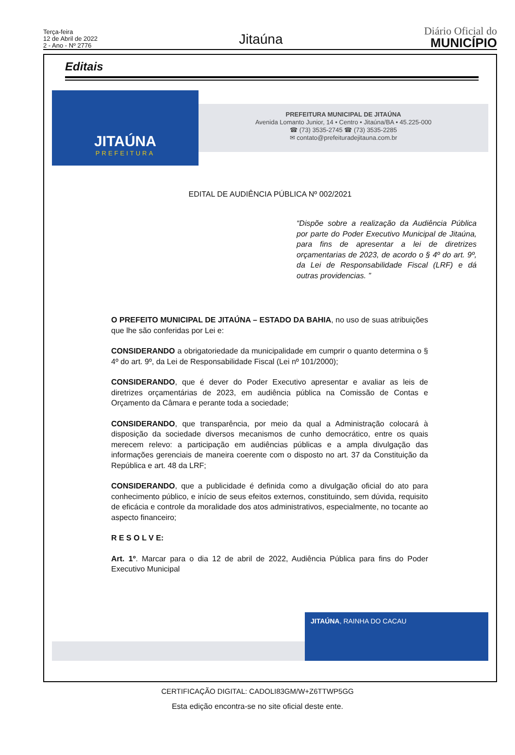Terça-feira
12 de Abril de 2022
2 - Ano - Nº 2776
Jitaúna
Diário Oficial do
MUNICÍPIO
Editais
JITAÚNA
PREFEITURA
PREFEITURA MUNICIPAL DE JITAÚNA
Avenida Lomanto Junior, 14 • Centro • Jitaúna/BA • 45.225-000
☎ (73) 3535-2745 ☎ (73) 3535-2285
✉ contato@prefeituradejitauna.com.br
EDITAL DE AUDIÊNCIA PÚBLICA Nº 002/2021
“Dispõe sobre a realização da Audiência Pública por parte do Poder Executivo Municipal de Jitaúna, para fins de apresentar a lei de diretrizes orçamentarias de 2023, de acordo o § 4º do art. 9º, da Lei de Responsabilidade Fiscal (LRF) e dá outras providencias. ”
O PREFEITO MUNICIPAL DE JITAÚNA – ESTADO DA BAHIA, no uso de suas atribuições que lhe são conferidas por Lei e:
CONSIDERANDO a obrigatoriedade da municipalidade em cumprir o quanto determina o § 4º do art. 9º, da Lei de Responsabilidade Fiscal (Lei nº 101/2000);
CONSIDERANDO, que é dever do Poder Executivo apresentar e avaliar as leis de diretrizes orçamentárias de 2023, em audiência pública na Comissão de Contas e Orçamento da Câmara e perante toda a sociedade;
CONSIDERANDO, que transparência, por meio da qual a Administração colocará à disposição da sociedade diversos mecanismos de cunho democrático, entre os quais merecem relevo: a participação em audiências públicas e a ampla divulgação das informações gerenciais de maneira coerente com o disposto no art. 37 da Constituição da República e art. 48 da LRF;
CONSIDERANDO, que a publicidade é definida como a divulgação oficial do ato para conhecimento público, e início de seus efeitos externos, constituindo, sem dúvida, requisito de eficácia e controle da moralidade dos atos administrativos, especialmente, no tocante ao aspecto financeiro;
R E S O L V E:
Art. 1º. Marcar para o dia 12 de abril de 2022, Audiência Pública para fins do Poder Executivo Municipal
JITAÚNA, RAINHA DO CACAU
CERTIFICAÇÃO DIGITAL: CADOLI83GM/W+Z6TTWP5GG
Esta edição encontra-se no site oficial deste ente.